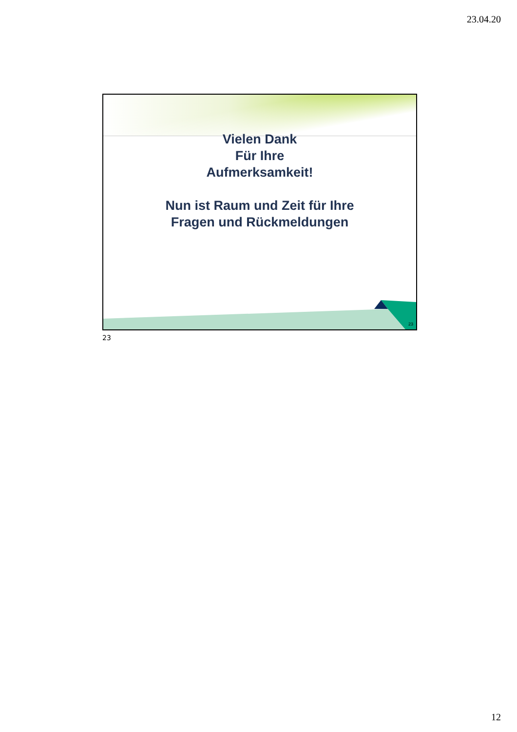23.04.20
Vielen Dank
Für Ihre
Aufmerksamkeit!
Nun ist Raum und Zeit für Ihre
Fragen und Rückmeldungen
23
23
12